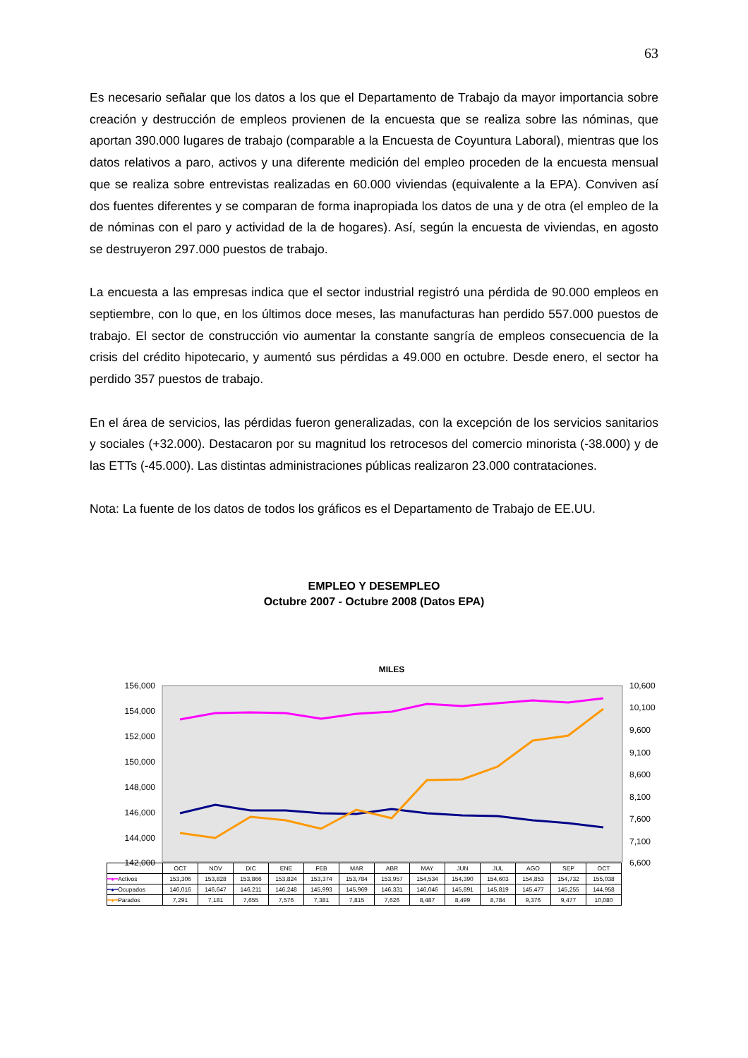63
Es necesario señalar que los datos a los que el Departamento de Trabajo da mayor importancia sobre creación y destrucción de empleos provienen de la encuesta que se realiza sobre las nóminas, que aportan 390.000 lugares de trabajo (comparable a la Encuesta de Coyuntura Laboral), mientras que los datos relativos a paro, activos y una diferente medición del empleo proceden de la encuesta mensual que se realiza sobre entrevistas realizadas en 60.000 viviendas (equivalente a la EPA). Conviven así dos fuentes diferentes y se comparan de forma inapropiada los datos de una y de otra (el empleo de la de nóminas con el paro y actividad de la de hogares). Así, según la encuesta de viviendas, en agosto se destruyeron 297.000 puestos de trabajo.
La encuesta a las empresas indica que el sector industrial registró una pérdida de 90.000 empleos en septiembre, con lo que, en los últimos doce meses, las manufacturas han perdido 557.000 puestos de trabajo. El sector de construcción vio aumentar la constante sangría de empleos consecuencia de la crisis del crédito hipotecario, y aumentó sus pérdidas a 49.000 en octubre. Desde enero, el sector ha perdido 357 puestos de trabajo.
En el área de servicios, las pérdidas fueron generalizadas, con la excepción de los servicios sanitarios y sociales (+32.000). Destacaron por su magnitud los retrocesos del comercio minorista (-38.000) y de las ETTs (-45.000). Las distintas administraciones públicas realizaron 23.000 contrataciones.
Nota: La fuente de los datos de todos los gráficos es el Departamento de Trabajo de EE.UU.
EMPLEO Y DESEMPLEO
Octubre 2007 - Octubre 2008 (Datos EPA)
MILES
156,000
154,000
152,000
150,000
148,000
146,000
144,000
142,000
10,600
10,100
9,600
9,100
8,600
8,100
7,600
7,100
6,600
| | OCT | NOV | DIC | ENE | FEB | MAR | ABR | MAY | JUN | JUL | AGO | SEP | OCT |
| --- | --- | --- | --- | --- | --- | --- | --- | --- | --- | --- | --- | --- | --- |
| ━●━ Activos | 153,306 | 153,828 | 153,866 | 153,824 | 153,374 | 153,784 | 153,957 | 154,534 | 154,390 | 154,603 | 154,853 | 154,732 | 155,038 |
| ━●━ Ocupados | 146,016 | 146,647 | 146,211 | 146,248 | 145,993 | 145,969 | 146,331 | 146,046 | 145,891 | 145,819 | 145,477 | 145,255 | 144,958 |
| ━●━ Parados | 7,291 | 7,181 | 7,655 | 7,576 | 7,381 | 7,815 | 7,626 | 8,487 | 8,499 | 8,784 | 9,376 | 9,477 | 10,080 |